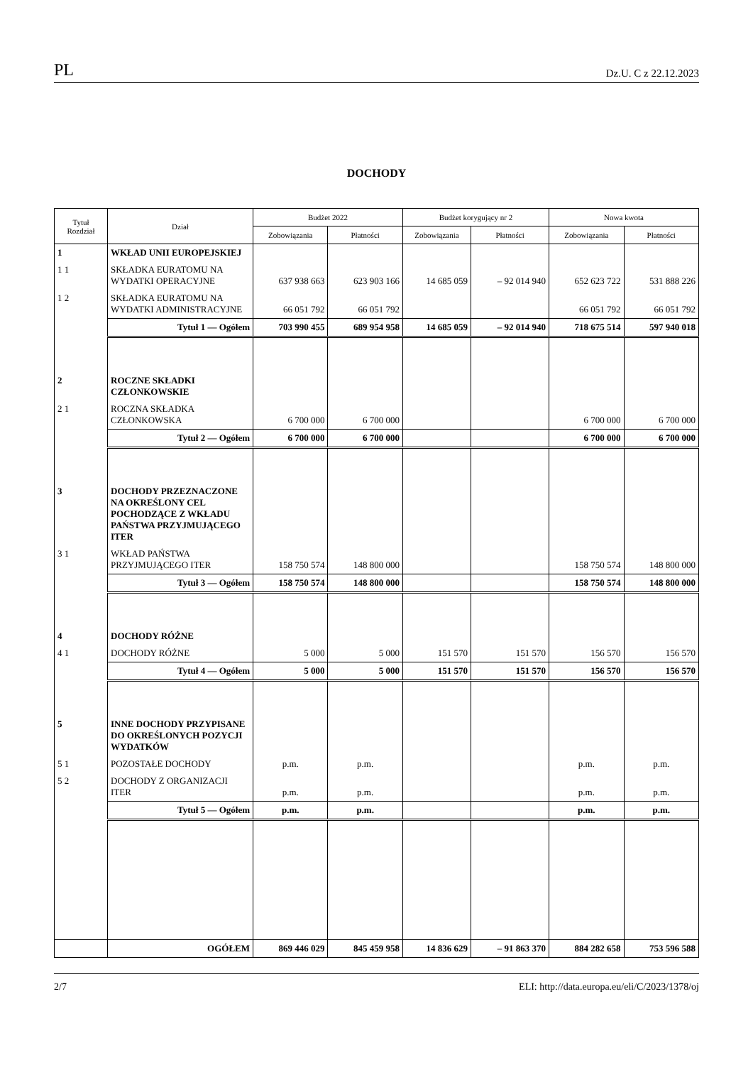PL Dz.U. C z 22.12.2023
DOCHODY
| Tytuł Rozdział | Dział | Budżet 2022 | | Budżet korygujący nr 2 | | Nowa kwota | |
| --- | --- | --- | --- | --- | --- | --- | --- |
| | | Zobowiązania | Płatności | Zobowiązania | Płatności | Zobowiązania | Płatności |
| 1 | WKŁAD UNII EUROPEJSKIEJ | | | | | | |
| 1 1 | SKŁADKA EURATOMU NA WYDATKI OPERACYJNE | 637 938 663 | 623 903 166 | 14 685 059 | – 92 014 940 | 652 623 722 | 531 888 226 |
| 1 2 | SKŁADKA EURATOMU NA WYDATKI ADMINISTRACYJNE | 66 051 792 | 66 051 792 | | | 66 051 792 | 66 051 792 |
| | Tytuł 1 — Ogółem | 703 990 455 | 689 954 958 | 14 685 059 | – 92 014 940 | 718 675 514 | 597 940 018 |
| 2 | ROCZNE SKŁADKI CZŁONKOWSKIE | | | | | | |
| 2 1 | ROCZNA SKŁADKA CZŁONKOWSKA | 6 700 000 | 6 700 000 | | | 6 700 000 | 6 700 000 |
| | Tytuł 2 — Ogółem | 6 700 000 | 6 700 000 | | | 6 700 000 | 6 700 000 |
| 3 | DOCHODY PRZEZNACZONE NA OKREŚLONY CEL POCHODZĄCE Z WKŁADU PAŃSTWA PRZYJMUJĄCEGO ITER | | | | | | |
| 3 1 | WKŁAD PAŃSTWA PRZYJMUJĄCEGO ITER | 158 750 574 | 148 800 000 | | | 158 750 574 | 148 800 000 |
| | Tytuł 3 — Ogółem | 158 750 574 | 148 800 000 | | | 158 750 574 | 148 800 000 |
| 4 | DOCHODY RÓŻNE | | | | | | |
| 4 1 | DOCHODY RÓŻNE | 5 000 | 5 000 | 151 570 | 151 570 | 156 570 | 156 570 |
| | Tytuł 4 — Ogółem | 5 000 | 5 000 | 151 570 | 151 570 | 156 570 | 156 570 |
| 5 | INNE DOCHODY PRZYPISANE DO OKREŚLONYCH POZYCJI WYDATKÓW | | | | | | |
| 5 1 | POZOSTAŁE DOCHODY | p.m. | p.m. | | | p.m. | p.m. |
| 5 2 | DOCHODY Z ORGANIZACJI ITER | p.m. | p.m. | | | p.m. | p.m. |
| | Tytuł 5 — Ogółem | p.m. | p.m. | | | p.m. | p.m. |
| | OGÓŁEM | 869 446 029 | 845 459 958 | 14 836 629 | – 91 863 370 | 884 282 658 | 753 596 588 |
2/7 ELI: http://data.europa.eu/eli/C/2023/1378/oj